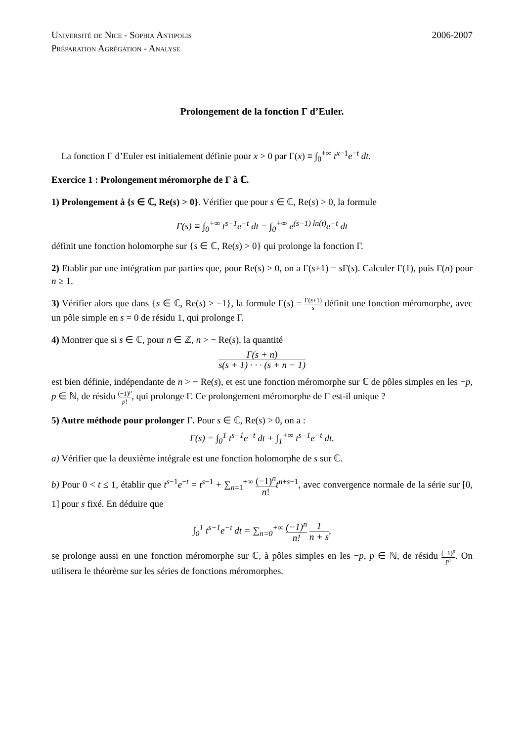Université de Nice - Sophia Antipolis
Préparation Agrégation - Analyse
2006-2007
Prolongement de la fonction Γ d’Euler.
La fonction Γ d’Euler est initialement définie pour x > 0 par Γ(x) ≡ ∫<sub>0</sub><sup>+∞</sup> t<sup>x−1</sup>e<sup>−t</sup> dt.
Exercice 1 : Prolongement méromorphe de Γ à ℂ.
1) Prolongement à {s ∈ ℂ, Re(s) > 0}. Vérifier que pour s ∈ ℂ, Re(s) > 0, la formule
Γ(s) ≡ ∫<sub>0</sub><sup>+∞</sup> t<sup>s−1</sup>e<sup>−t</sup> dt = ∫<sub>0</sub><sup>+∞</sup> e<sup>(s−1) ln(t)</sup>e<sup>−t</sup> dt
définit une fonction holomorphe sur {s ∈ ℂ, Re(s) > 0} qui prolonge la fonction Γ.
2) Etablir par une intégration par parties que, pour Re(s) > 0, on a Γ(s+1) = s Γ(s). Calculer Γ(1), puis Γ(n) pour n ≥ 1.
3) Vérifier alors que dans {s ∈ ℂ, Re(s) > −1}, la formule Γ(s) = Γ(s+1) s définit une fonction méromorphe, avec un pôle simple en s = 0 de résidu 1, qui prolonge Γ.
4) Montrer que si s ∈ ℂ, pour n ∈ ℤ, n > − Re(s), la quantité
Γ(s + n) s(s + 1) · · · (s + n − 1)
est bien définie, indépendante de n > − Re(s), et est une fonction méromorphe sur ℂ de pôles simples en les −p, p ∈ ℕ, de résidu (−1)<sup>p</sup> p!, qui prolonge Γ. Ce prolongement méromorphe de Γ est-il unique ?
5) Autre méthode pour prolonger Γ. Pour s ∈ ℂ, Re(s) > 0, on a :
Γ(s) = ∫<sub>0</sub><sup>1</sup> t<sup>s−1</sup>e<sup>−t</sup> dt + ∫<sub>1</sub><sup>+∞</sup> t<sup>s−1</sup>e<sup>−t</sup> dt.
a) Vérifier que la deuxième intégrale est une fonction holomorphe de s sur ℂ.
b) Pour 0 < t ≤ 1, établir que t<sup>s−1</sup>e<sup>−t</sup> = t<sup>s−1</sup> + ∑<sub>n=1</sub><sup>+∞</sup> (−1)<sup>n</sup> n!t<sup>n+s−1</sup>, avec convergence normale de la série sur [0, 1] pour s fixé. En déduire que
∫<sub>0</sub><sup>1</sup> t<sup>s−1</sup>e<sup>−t</sup> dt = ∑<sub>n=0</sub><sup>+∞</sup> (−1)<sup>n</sup> n! 1 n + s,
se prolonge aussi en une fonction méromorphe sur ℂ, à pôles simples en les −p, p ∈ ℕ, de résidu (−1)<sup>p</sup> p!. On utilisera le théorème sur les séries de fonctions méromorphes.